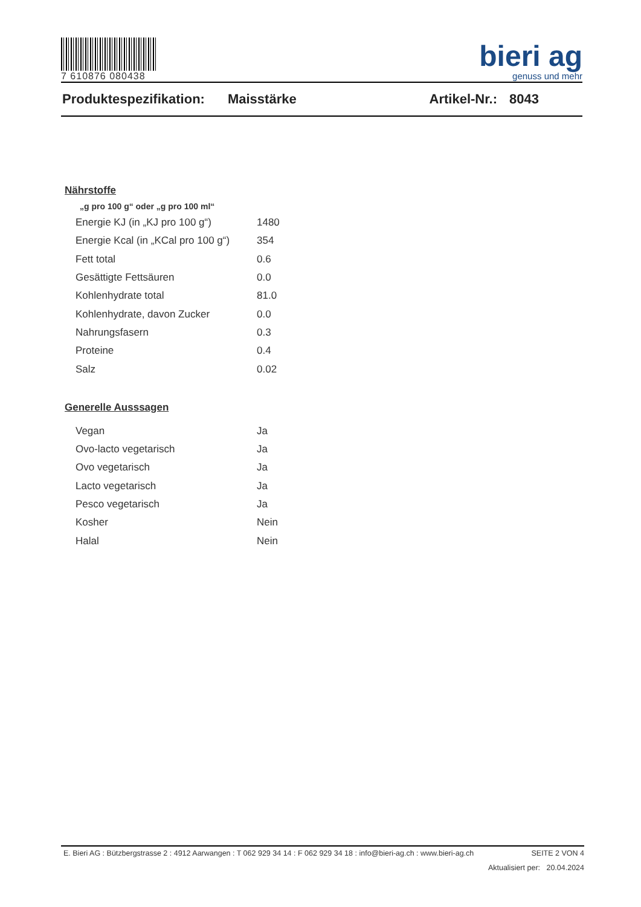7 610876 080438
bieri ag
genuss und mehr
Produktespezifikation: Maisstärke Artikel-Nr.: 8043
Nährstoffe
„g pro 100 g“ oder „g pro 100 ml“
| Energie KJ (in „KJ pro 100 g“) | 1480 |
| Energie Kcal (in „KCal pro 100 g“) | 354 |
| Fett total | 0.6 |
| Gesättigte Fettsäuren | 0.0 |
| Kohlenhydrate total | 81.0 |
| Kohlenhydrate, davon Zucker | 0.0 |
| Nahrungsfasern | 0.3 |
| Proteine | 0.4 |
| Salz | 0.02 |
Generelle Ausssagen
| Vegan | Ja |
| Ovo-lacto vegetarisch | Ja |
| Ovo vegetarisch | Ja |
| Lacto vegetarisch | Ja |
| Pesco vegetarisch | Ja |
| Kosher | Nein |
| Halal | Nein |
E. Bieri AG : Bützbergstrasse 2 : 4912 Aarwangen : T 062 929 34 14 : F 062 929 34 18 : info@bieri-ag.ch : www.bieri-ag.ch SEITE 2 VON 4
Aktualisiert per: 20.04.2024